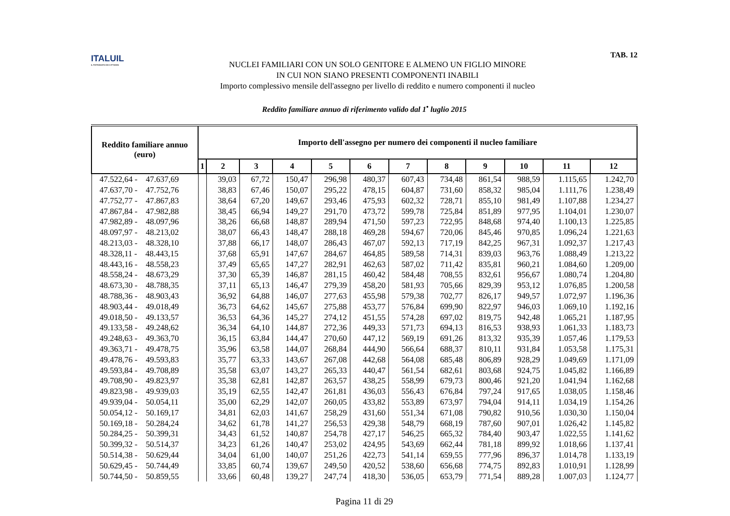ITALUIL
IL PATRONATO DEI CITTADINI
NUCLEI FAMILIARI CON UN SOLO GENITORE E ALMENO UN FIGLIO MINORE
IN CUI NON SIANO PRESENTI COMPONENTI INABILI
Importo complessivo mensile dell'assegno per livello di reddito e numero componenti il nucleo
TAB. 12
Reddito familiare annuo di riferimento valido dal 1<sup>•</sup> luglio 2015
| Reddito familiare annuo (euro) | Importo dell'assegno per numero dei componenti il nucleo familiare | | | | | | | | | | | |
| --- | --- | --- | --- | --- | --- | --- | --- | --- | --- | --- | --- | --- |
| | 1 | 2 | 3 | 4 | 5 | 6 | 7 | 8 | 9 | 10 | 11 | 12 |
| 47.522,64 - 47.637,69 | | 39,03 | 67,72 | 150,47 | 296,98 | 480,37 | 607,43 | 734,48 | 861,54 | 988,59 | 1.115,65 | 1.242,70 |
| 47.637,70 - 47.752,76 | | 38,83 | 67,46 | 150,07 | 295,22 | 478,15 | 604,87 | 731,60 | 858,32 | 985,04 | 1.111,76 | 1.238,49 |
| 47.752,77 - 47.867,83 | | 38,64 | 67,20 | 149,67 | 293,46 | 475,93 | 602,32 | 728,71 | 855,10 | 981,49 | 1.107,88 | 1.234,27 |
| 47.867,84 - 47.982,88 | | 38,45 | 66,94 | 149,27 | 291,70 | 473,72 | 599,78 | 725,84 | 851,89 | 977,95 | 1.104,01 | 1.230,07 |
| 47.982,89 - 48.097,96 | | 38,26 | 66,68 | 148,87 | 289,94 | 471,50 | 597,23 | 722,95 | 848,68 | 974,40 | 1.100,13 | 1.225,85 |
| 48.097,97 - 48.213,02 | | 38,07 | 66,43 | 148,47 | 288,18 | 469,28 | 594,67 | 720,06 | 845,46 | 970,85 | 1.096,24 | 1.221,63 |
| 48.213,03 - 48.328,10 | | 37,88 | 66,17 | 148,07 | 286,43 | 467,07 | 592,13 | 717,19 | 842,25 | 967,31 | 1.092,37 | 1.217,43 |
| 48.328,11 - 48.443,15 | | 37,68 | 65,91 | 147,67 | 284,67 | 464,85 | 589,58 | 714,31 | 839,03 | 963,76 | 1.088,49 | 1.213,22 |
| 48.443,16 - 48.558,23 | | 37,49 | 65,65 | 147,27 | 282,91 | 462,63 | 587,02 | 711,42 | 835,81 | 960,21 | 1.084,60 | 1.209,00 |
| 48.558,24 - 48.673,29 | | 37,30 | 65,39 | 146,87 | 281,15 | 460,42 | 584,48 | 708,55 | 832,61 | 956,67 | 1.080,74 | 1.204,80 |
| 48.673,30 - 48.788,35 | | 37,11 | 65,13 | 146,47 | 279,39 | 458,20 | 581,93 | 705,66 | 829,39 | 953,12 | 1.076,85 | 1.200,58 |
| 48.788,36 - 48.903,43 | | 36,92 | 64,88 | 146,07 | 277,63 | 455,98 | 579,38 | 702,77 | 826,17 | 949,57 | 1.072,97 | 1.196,36 |
| 48.903,44 - 49.018,49 | | 36,73 | 64,62 | 145,67 | 275,88 | 453,77 | 576,84 | 699,90 | 822,97 | 946,03 | 1.069,10 | 1.192,16 |
| 49.018,50 - 49.133,57 | | 36,53 | 64,36 | 145,27 | 274,12 | 451,55 | 574,28 | 697,02 | 819,75 | 942,48 | 1.065,21 | 1.187,95 |
| 49.133,58 - 49.248,62 | | 36,34 | 64,10 | 144,87 | 272,36 | 449,33 | 571,73 | 694,13 | 816,53 | 938,93 | 1.061,33 | 1.183,73 |
| 49.248,63 - 49.363,70 | | 36,15 | 63,84 | 144,47 | 270,60 | 447,12 | 569,19 | 691,26 | 813,32 | 935,39 | 1.057,46 | 1.179,53 |
| 49.363,71 - 49.478,75 | | 35,96 | 63,58 | 144,07 | 268,84 | 444,90 | 566,64 | 688,37 | 810,11 | 931,84 | 1.053,58 | 1.175,31 |
| 49.478,76 - 49.593,83 | | 35,77 | 63,33 | 143,67 | 267,08 | 442,68 | 564,08 | 685,48 | 806,89 | 928,29 | 1.049,69 | 1.171,09 |
| 49.593,84 - 49.708,89 | | 35,58 | 63,07 | 143,27 | 265,33 | 440,47 | 561,54 | 682,61 | 803,68 | 924,75 | 1.045,82 | 1.166,89 |
| 49.708,90 - 49.823,97 | | 35,38 | 62,81 | 142,87 | 263,57 | 438,25 | 558,99 | 679,73 | 800,46 | 921,20 | 1.041,94 | 1.162,68 |
| 49.823,98 - 49.939,03 | | 35,19 | 62,55 | 142,47 | 261,81 | 436,03 | 556,43 | 676,84 | 797,24 | 917,65 | 1.038,05 | 1.158,46 |
| 49.939,04 - 50.054,11 | | 35,00 | 62,29 | 142,07 | 260,05 | 433,82 | 553,89 | 673,97 | 794,04 | 914,11 | 1.034,19 | 1.154,26 |
| 50.054,12 - 50.169,17 | | 34,81 | 62,03 | 141,67 | 258,29 | 431,60 | 551,34 | 671,08 | 790,82 | 910,56 | 1.030,30 | 1.150,04 |
| 50.169,18 - 50.284,24 | | 34,62 | 61,78 | 141,27 | 256,53 | 429,38 | 548,79 | 668,19 | 787,60 | 907,01 | 1.026,42 | 1.145,82 |
| 50.284,25 - 50.399,31 | | 34,43 | 61,52 | 140,87 | 254,78 | 427,17 | 546,25 | 665,32 | 784,40 | 903,47 | 1.022,55 | 1.141,62 |
| 50.399,32 - 50.514,37 | | 34,23 | 61,26 | 140,47 | 253,02 | 424,95 | 543,69 | 662,44 | 781,18 | 899,92 | 1.018,66 | 1.137,41 |
| 50.514,38 - 50.629,44 | | 34,04 | 61,00 | 140,07 | 251,26 | 422,73 | 541,14 | 659,55 | 777,96 | 896,37 | 1.014,78 | 1.133,19 |
| 50.629,45 - 50.744,49 | | 33,85 | 60,74 | 139,67 | 249,50 | 420,52 | 538,60 | 656,68 | 774,75 | 892,83 | 1.010,91 | 1.128,99 |
| 50.744,50 - 50.859,55 | | 33,66 | 60,48 | 139,27 | 247,74 | 418,30 | 536,05 | 653,79 | 771,54 | 889,28 | 1.007,03 | 1.124,77 |
Pagina 11 di 29